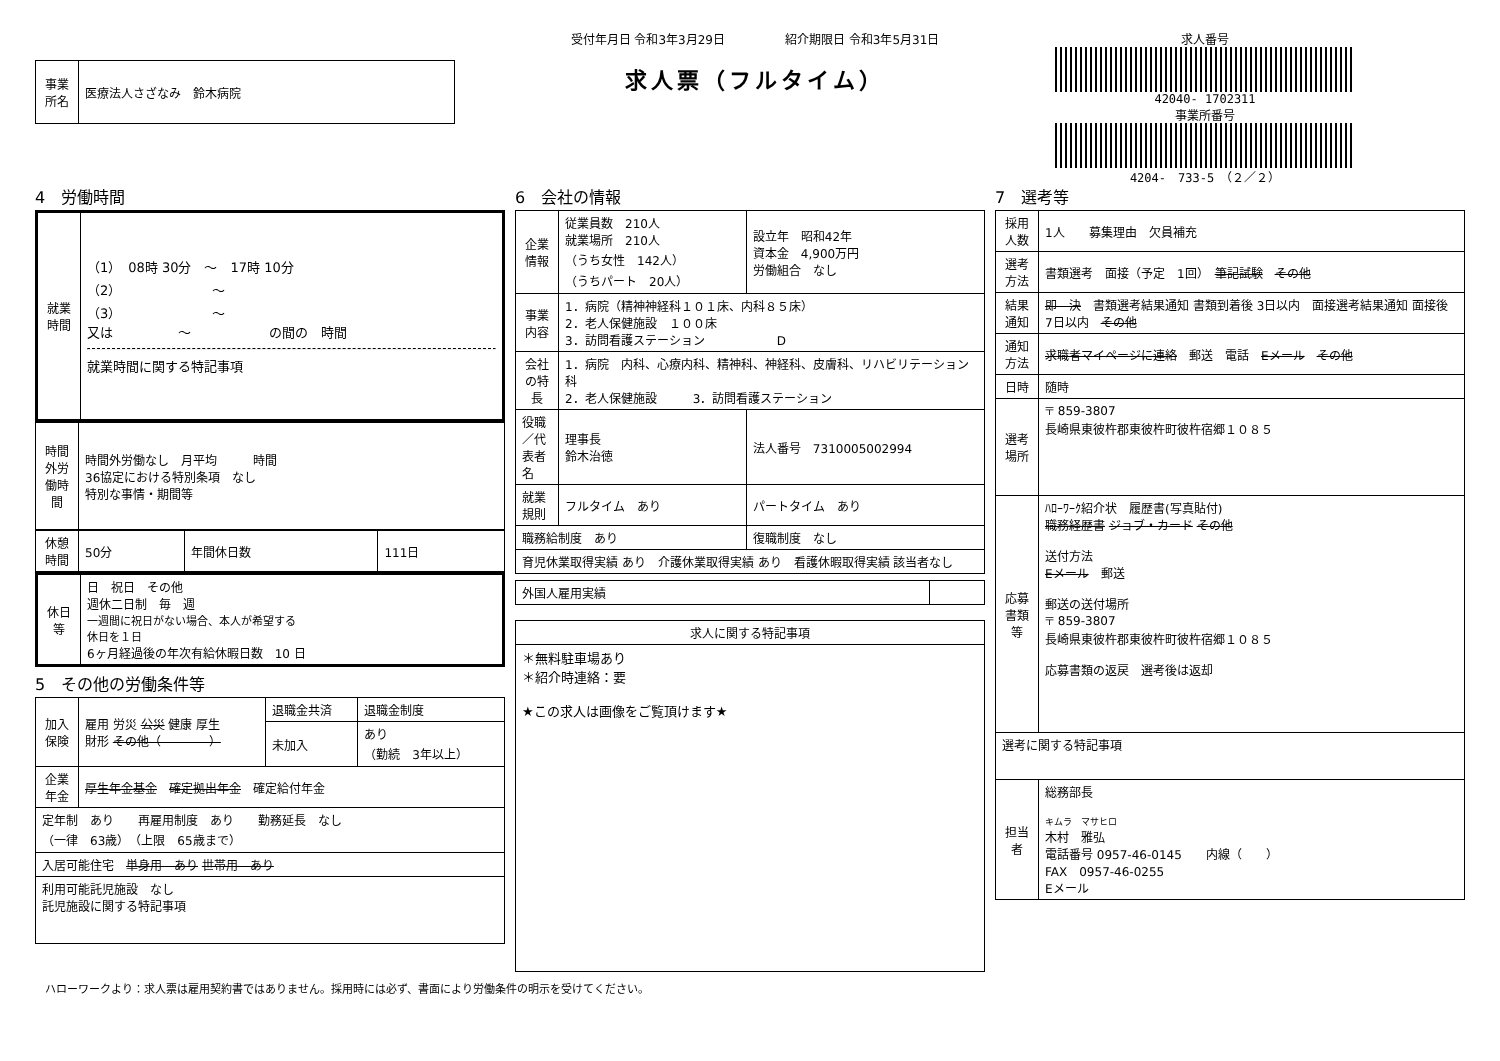| 事業所名 | 医療法人さざなみ 鈴木病院 |
受付年月日 令和3年3月29日　　　　　紹介期限日 令和3年5月31日
求人票（フルタイム）
求人番号
42040- 1702311
事業所番号
4204-　733-5　（２／２）
4　労働時間
| 就業時間 | （1） 08時 30分 ～ 17時 10分 （2） ～ （3） ～ 又は ～ の間の 時間 就業時間に関する特記事項 |
| 時間外労働時間 | 時間外労働なし 月平均 時間 36協定における特別条項 なし 特別な事情・期間等 |
| 休憩時間 | 50分 | 年間休日数 | 111日 |
| 休日等 | 日 祝日 その他 週休二日制 毎 週 一週間に祝日がない場合、本人が希望する 休日を１日 6ヶ月経過後の年次有給休暇日数 10 日 |
5　その他の労働条件等
| 加入保険 | 雇用 労災 公災 健康 厚生 財形 その他（ ） | 退職金共済 | 退職金制度 |
| | | 未加入 | あり （勤続 3年以上） |
| 企業年金 | 厚生年金基金 確定拠出年金 確定給付年金 | | |
| 定年制 あり 再雇用制度 あり 勤務延長 なし （一律 63歳） （上限 65歳まで） | | | |
| 入居可能住宅 単身用 あり 世帯用 あり | | | |
| 利用可能託児施設 なし 託児施設に関する特記事項 | | | |
6　会社の情報
| 企業情報 | 従業員数 210人 就業場所 210人 （うち女性 142人） （うちパート 20人） | 設立年 昭和42年 資本金 4,900万円 労働組合 なし |
| 事業内容 | 1．病院（精神神経科１０１床、内科８５床） 2．老人保健施設 １００床 3．訪問看護ステーション D | |
| 会社の特長 | 1．病院 内科、心療内科、精神科、神経科、皮膚科、リハビリテーション科 2．老人保健施設 3．訪問看護ステーション | |
| 役職／代表者名 | 理事長 鈴木治徳 | 法人番号 7310005002994 |
| 就業規則 | フルタイム あり | パートタイム あり |
| 職務給制度 あり | | 復職制度 なし |
| 育児休業取得実績 あり 介護休業取得実績 あり 看護休暇取得実績 該当者なし | | |
| 外国人雇用実績 | |
| 求人に関する特記事項 |
| --- |
| ＊無料駐車場あり ＊紹介時連絡：要 ★この求人は画像をご覧頂けます★ |
7　選考等
| 採用人数 | 1人 募集理由 欠員補充 |
| 選考方法 | 書類選考 面接（予定 1回） 筆記試験 その他 |
| 結果通知 | 即 決 書類選考結果通知 書類到着後 3日以内 面接選考結果通知 面接後 7日以内 その他 |
| 通知方法 | 求職者マイページに連絡 郵送 電話 Eメール その他 |
| 日時 | 随時 |
| 選考場所 | 〒 859-3807 長崎県東彼杵郡東彼杵町彼杵宿郷１０８５ |
| 応募書類等 | ﾊﾛｰﾜｰｸ紹介状 履歴書(写真貼付) 職務経歴書 ジョブ・カード その他 送付方法 Eメール 郵送 郵送の送付場所 〒 859-3807 長崎県東彼杵郡東彼杵町彼杵宿郷１０８５ 応募書類の返戻 選考後は返却 |
| 選考に関する特記事項 | |
| 担当者 | 総務部長 キムラ マサヒロ 木村 雅弘 電話番号 0957-46-0145 内線（ ） FAX 0957-46-0255 Eメール |
ハローワークより：求人票は雇用契約書ではありません。採用時には必ず、書面により労働条件の明示を受けてください。